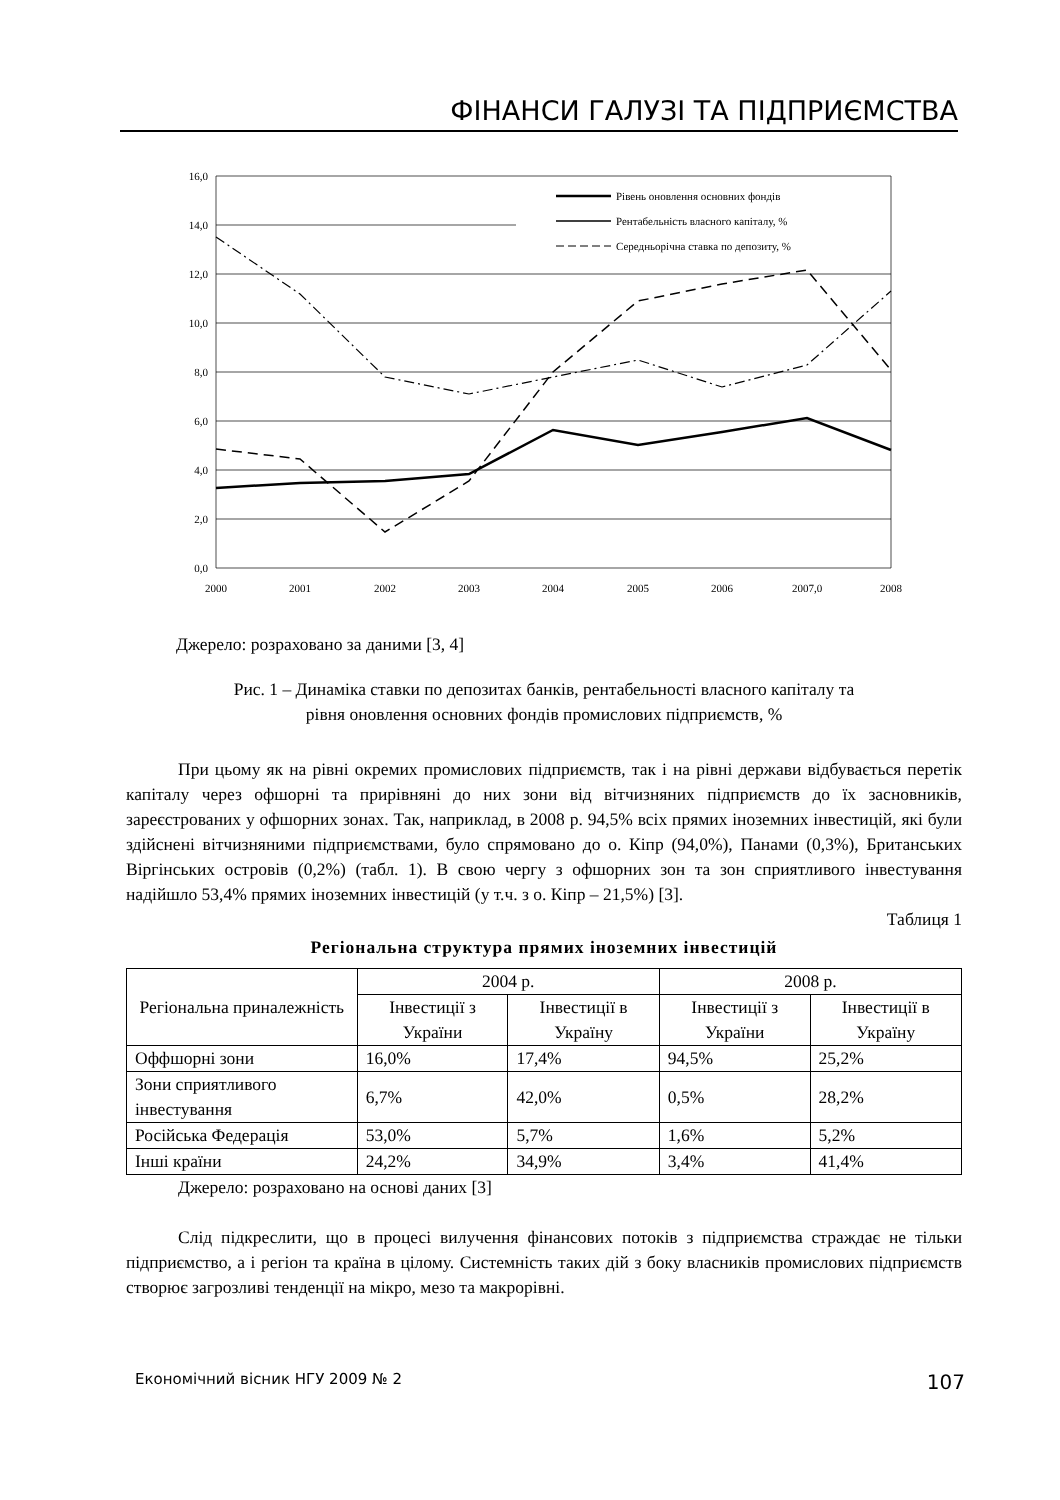ФІНАНСИ ГАЛУЗІ ТА ПІДПРИЄМСТВА
16,0
14,0
12,0
10,0
8,0
6,0
4,0
2,0
0,0
2000
2001
2002
2003
2004
2005
2006
2007,0
2008
Рівень оновлення основних фондів
Рентабельність власного капіталу, %
Середньорічна ставка по депозиту, %
Джерело: розраховано за даними [3, 4]
Рис. 1 – Динаміка ставки по депозитах банків, рентабельності власного капіталу та
рівня оновлення основних фондів промислових підприємств, %
При цьому як на рівні окремих промислових підприємств, так і на рівні держави відбувається перетік капіталу через офшорні та прирівняні до них зони від вітчизняних підприємств до їх засновників, зареєстрованих у офшорних зонах. Так, наприклад, в 2008 р. 94,5% всіх прямих іноземних інвестицій, які були здійснені вітчизняними підприємствами, було спрямовано до о. Кіпр (94,0%), Панами (0,3%), Британських Віргінських островів (0,2%) (табл. 1). В свою чергу з офшорних зон та зон сприятливого інвестування надійшло 53,4% прямих іноземних інвестицій (у т.ч. з о. Кіпр – 21,5%) [3].
Таблиця 1
Регіональна структура прямих іноземних інвестицій
| Регіональна приналежність | 2004 р. | | 2008 р. | |
| --- | --- | --- | --- | --- |
| | Інвестиції з України | Інвестиції в Україну | Інвестиції з України | Інвестиції в Україну |
| Оффшорні зони | 16,0% | 17,4% | 94,5% | 25,2% |
| Зони сприятливого інвестування | 6,7% | 42,0% | 0,5% | 28,2% |
| Російська Федерація | 53,0% | 5,7% | 1,6% | 5,2% |
| Інші країни | 24,2% | 34,9% | 3,4% | 41,4% |
Джерело: розраховано на основі даних [3]
Слід підкреслити, що в процесі вилучення фінансових потоків з підприємства страждає не тільки підприємство, а і регіон та країна в цілому. Системність таких дій з боку власників промислових підприємств створює загрозливі тенденції на мікро, мезо та макрорівні.
Економічний вісник НГУ 2009 № 2 107